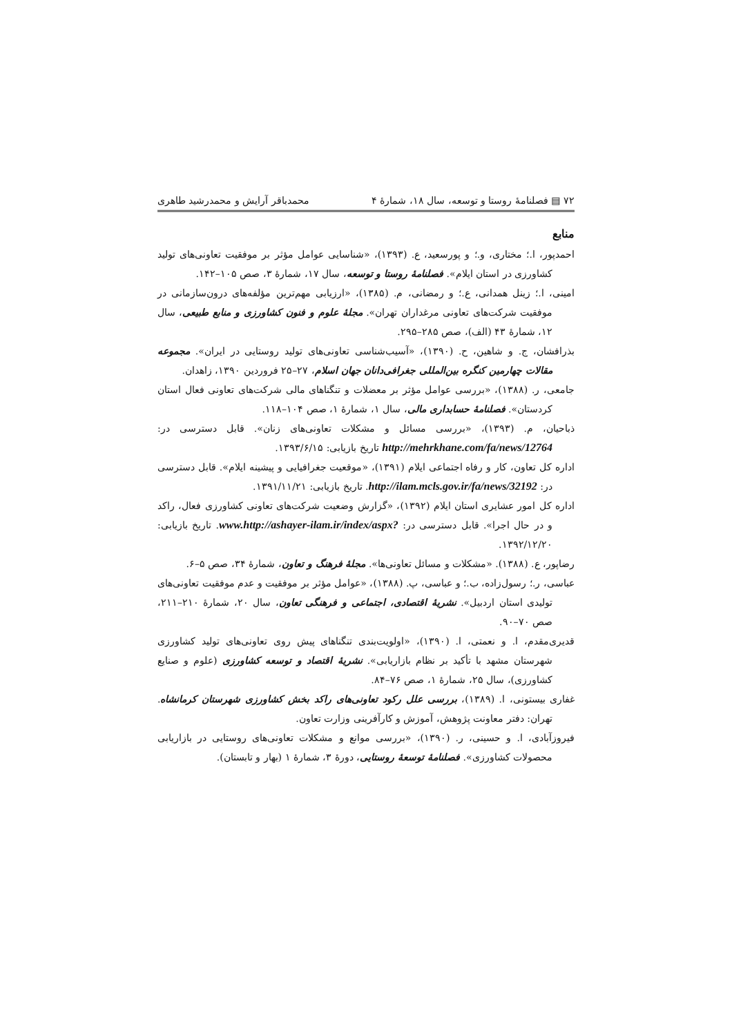۷۲ ▤ فصلنامهٔ روستا و توسعه، سال ۱۸، شمارهٔ ۴ محمدباقر آرایش و محمدرشید طاهری
منابع
احمدپور، ا.؛ مختاری، و.؛ و پورسعید، ع. (۱۳۹۳)، «شناسایی عوامل مؤثر بر موفقیت تعاونی‌های تولید کشاورزی در استان ایلام». فصلنامهٔ روستا و توسعه، سال ۱۷، شمارهٔ ۳، صص ۱۰۵–۱۴۲.
امینی، ا.؛ زینل همدانی، ع.؛ و رمضانی، م. (۱۳۸۵)، «ارزیابی مهم‌ترین مؤلفه‌های درون‌سازمانی در موفقیت شرکت‌های تعاونی مرغداران تهران». مجلهٔ علوم و فنون کشاورزی و منابع طبیعی، سال ۱۲، شمارهٔ ۴۳ (الف)، صص ۲۸۵–۲۹۵.
بذرافشان، ج. و شاهین، ح. (۱۳۹۰)، «آسیب‌شناسی تعاونی‌های تولید روستایی در ایران». مجموعه مقالات چهارمین کنگره بین‌المللی جغرافی‌دانان جهان اسلام، ۲۷–۲۵ فروردین ۱۳۹۰، زاهدان.
جامعی، ر. (۱۳۸۸)، «بررسی عوامل مؤثر بر معضلات و تنگناهای مالی شرکت‌های تعاونی فعال استان کردستان». فصلنامهٔ حسابداری مالی، سال ۱، شمارهٔ ۱، صص ۱۰۴–۱۱۸.
ذباحیان، م. (۱۳۹۳)، «بررسی مسائل و مشکلات تعاونی‌های زنان». قابل دسترسی در: http://mehrkhane.com/fa/news/12764 تاریخ بازیابی: ۱۳۹۳/۶/۱۵.
اداره کل تعاون، کار و رفاه اجتماعی ایلام (۱۳۹۱)، «موقعیت جغرافیایی و پیشینه ایلام». قابل دسترسی در: http://ilam.mcls.gov.ir/fa/news/32192. تاریخ بازیابی: ۱۳۹۱/۱۱/۲۱.
اداره کل امور عشایری استان ایلام (۱۳۹۲)، «گزارش وضعیت شرکت‌های تعاونی کشاورزی فعال، راکد و در حال اجرا». قابل دسترسی در: www.http://ashayer-ilam.ir/index/aspx?. تاریخ بازیابی: ۱۳۹۲/۱۲/۲۰.
رضاپور، ع. (۱۳۸۸). «مشکلات و مسائل تعاونی‌ها». مجلهٔ فرهنگ و تعاون، شمارهٔ ۳۴، صص ۵–۶.
عباسی، ر.؛ رسول‌زاده، ب.؛ و عباسی، پ. (۱۳۸۸)، «عوامل مؤثر بر موفقیت و عدم موفقیت تعاونی‌های تولیدی استان اردبیل». نشریهٔ اقتصادی، اجتماعی و فرهنگی تعاون، سال ۲۰، شمارهٔ ۲۱۰–۲۱۱، صص ۷۰–۹۰.
قدیری‌مقدم، ا. و نعمتی، ا. (۱۳۹۰)، «اولویت‌بندی تنگناهای پیش روی تعاونی‌های تولید کشاورزی شهرستان مشهد با تأکید بر نظام بازاریابی». نشریهٔ اقتصاد و توسعه کشاورزی (علوم و صنایع کشاورزی)، سال ۲۵، شمارهٔ ۱، صص ۷۶–۸۴.
غفاری بیستونی، ا. (۱۳۸۹)، بررسی علل رکود تعاونی‌های راکد بخش کشاورزی شهرستان کرمانشاه. تهران: دفتر معاونت پژوهش، آموزش و کارآفرینی وزارت تعاون.
فیروزآبادی، ا. و حسینی، ر. (۱۳۹۰)، «بررسی موانع و مشکلات تعاونی‌های روستایی در بازاریابی محصولات کشاورزی». فصلنامهٔ توسعهٔ روستایی، دورهٔ ۳، شمارهٔ ۱ (بهار و تابستان).